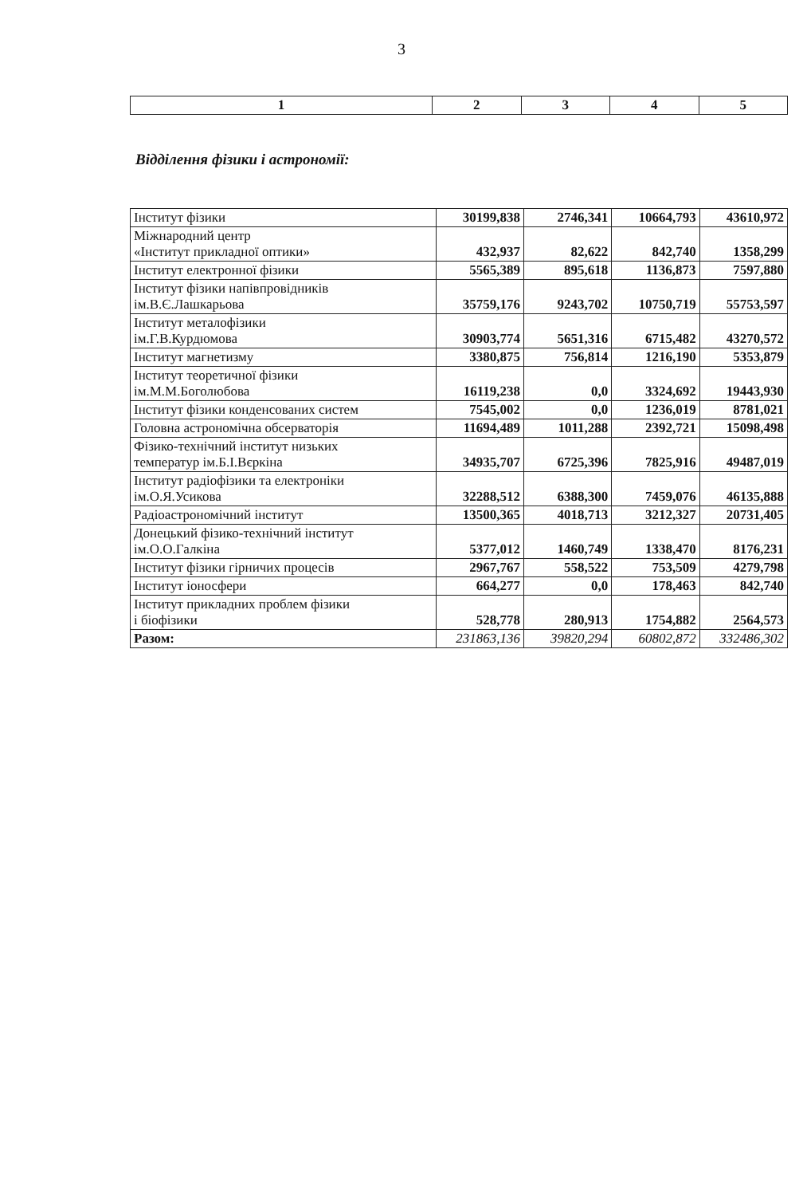3
| 1 | 2 | 3 | 4 | 5 |
Відділення фізики і астрономії:
| Інститут фізики | 30199,838 | 2746,341 | 10664,793 | 43610,972 |
| Міжнародний центр «Інститут прикладної оптики» | 432,937 | 82,622 | 842,740 | 1358,299 |
| Інститут електронної фізики | 5565,389 | 895,618 | 1136,873 | 7597,880 |
| Інститут фізики напівпровідників ім.В.Є.Лашкарьова | 35759,176 | 9243,702 | 10750,719 | 55753,597 |
| Інститут металофізики ім.Г.В.Курдюмова | 30903,774 | 5651,316 | 6715,482 | 43270,572 |
| Інститут магнетизму | 3380,875 | 756,814 | 1216,190 | 5353,879 |
| Інститут теоретичної фізики ім.М.М.Боголюбова | 16119,238 | 0,0 | 3324,692 | 19443,930 |
| Інститут фізики конденсованих систем | 7545,002 | 0,0 | 1236,019 | 8781,021 |
| Головна астрономічна обсерваторія | 11694,489 | 1011,288 | 2392,721 | 15098,498 |
| Фізико-технічний інститут низьких температур ім.Б.І.Вєркіна | 34935,707 | 6725,396 | 7825,916 | 49487,019 |
| Інститут радіофізики та електроніки ім.О.Я.Усикова | 32288,512 | 6388,300 | 7459,076 | 46135,888 |
| Радіоастрономічний інститут | 13500,365 | 4018,713 | 3212,327 | 20731,405 |
| Донецький фізико-технічний інститут ім.О.О.Галкіна | 5377,012 | 1460,749 | 1338,470 | 8176,231 |
| Інститут фізики гірничих процесів | 2967,767 | 558,522 | 753,509 | 4279,798 |
| Інститут іоносфери | 664,277 | 0,0 | 178,463 | 842,740 |
| Інститут прикладних проблем фізики і біофізики | 528,778 | 280,913 | 1754,882 | 2564,573 |
| Разом: | 231863,136 | 39820,294 | 60802,872 | 332486,302 |